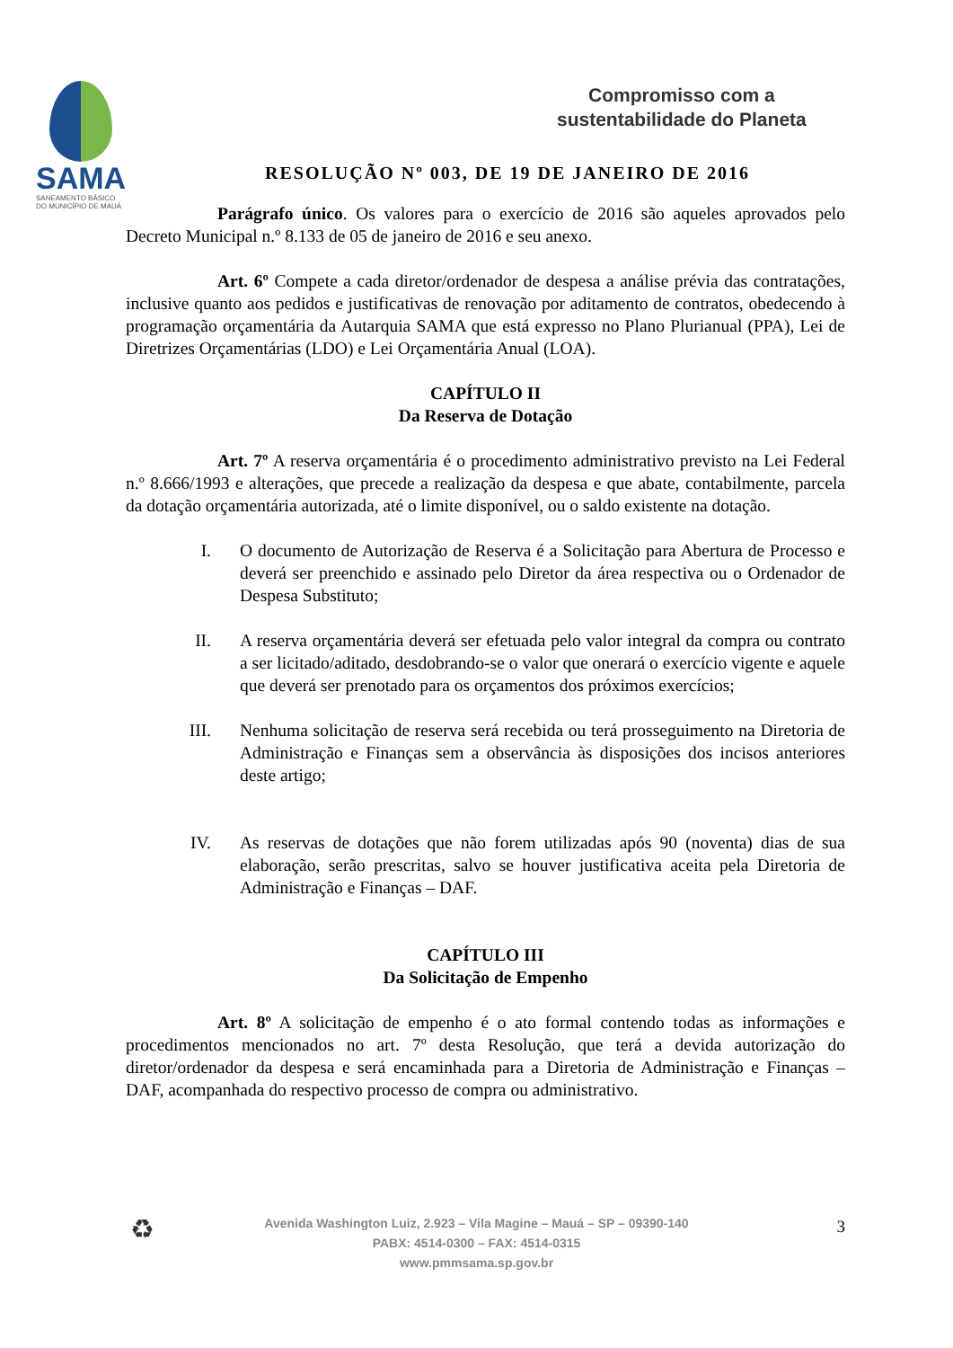SAMA
SANEAMENTO BÁSICO
DO MUNICÍPIO DE MAUÁ
Compromisso com a
sustentabilidade do Planeta
RESOLUÇÃO Nº 003, DE 19 DE JANEIRO DE 2016
Parágrafo único. Os valores para o exercício de 2016 são aqueles aprovados pelo Decreto Municipal n.º 8.133 de 05 de janeiro de 2016 e seu anexo.
Art. 6º Compete a cada diretor/ordenador de despesa a análise prévia das contratações, inclusive quanto aos pedidos e justificativas de renovação por aditamento de contratos, obedecendo à programação orçamentária da Autarquia SAMA que está expresso no Plano Plurianual (PPA), Lei de Diretrizes Orçamentárias (LDO) e Lei Orçamentária Anual (LOA).
CAPÍTULO II
Da Reserva de Dotação
Art. 7º A reserva orçamentária é o procedimento administrativo previsto na Lei Federal n.º 8.666/1993 e alterações, que precede a realização da despesa e que abate, contabilmente, parcela da dotação orçamentária autorizada, até o limite disponível, ou o saldo existente na dotação.
I. O documento de Autorização de Reserva é a Solicitação para Abertura de Processo e deverá ser preenchido e assinado pelo Diretor da área respectiva ou o Ordenador de Despesa Substituto;
II. A reserva orçamentária deverá ser efetuada pelo valor integral da compra ou contrato a ser licitado/aditado, desdobrando-se o valor que onerará o exercício vigente e aquele que deverá ser prenotado para os orçamentos dos próximos exercícios;
III. Nenhuma solicitação de reserva será recebida ou terá prosseguimento na Diretoria de Administração e Finanças sem a observância às disposições dos incisos anteriores deste artigo;
IV. As reservas de dotações que não forem utilizadas após 90 (noventa) dias de sua elaboração, serão prescritas, salvo se houver justificativa aceita pela Diretoria de Administração e Finanças – DAF.
CAPÍTULO III
Da Solicitação de Empenho
Art. 8º A solicitação de empenho é o ato formal contendo todas as informações e procedimentos mencionados no art. 7º desta Resolução, que terá a devida autorização do diretor/ordenador da despesa e será encaminhada para a Diretoria de Administração e Finanças – DAF, acompanhada do respectivo processo de compra ou administrativo.
♻
Avenida Washington Luiz, 2.923 – Vila Magine – Mauá – SP – 09390-140
PABX: 4514-0300 – FAX: 4514-0315
www.pmmsama.sp.gov.br
3